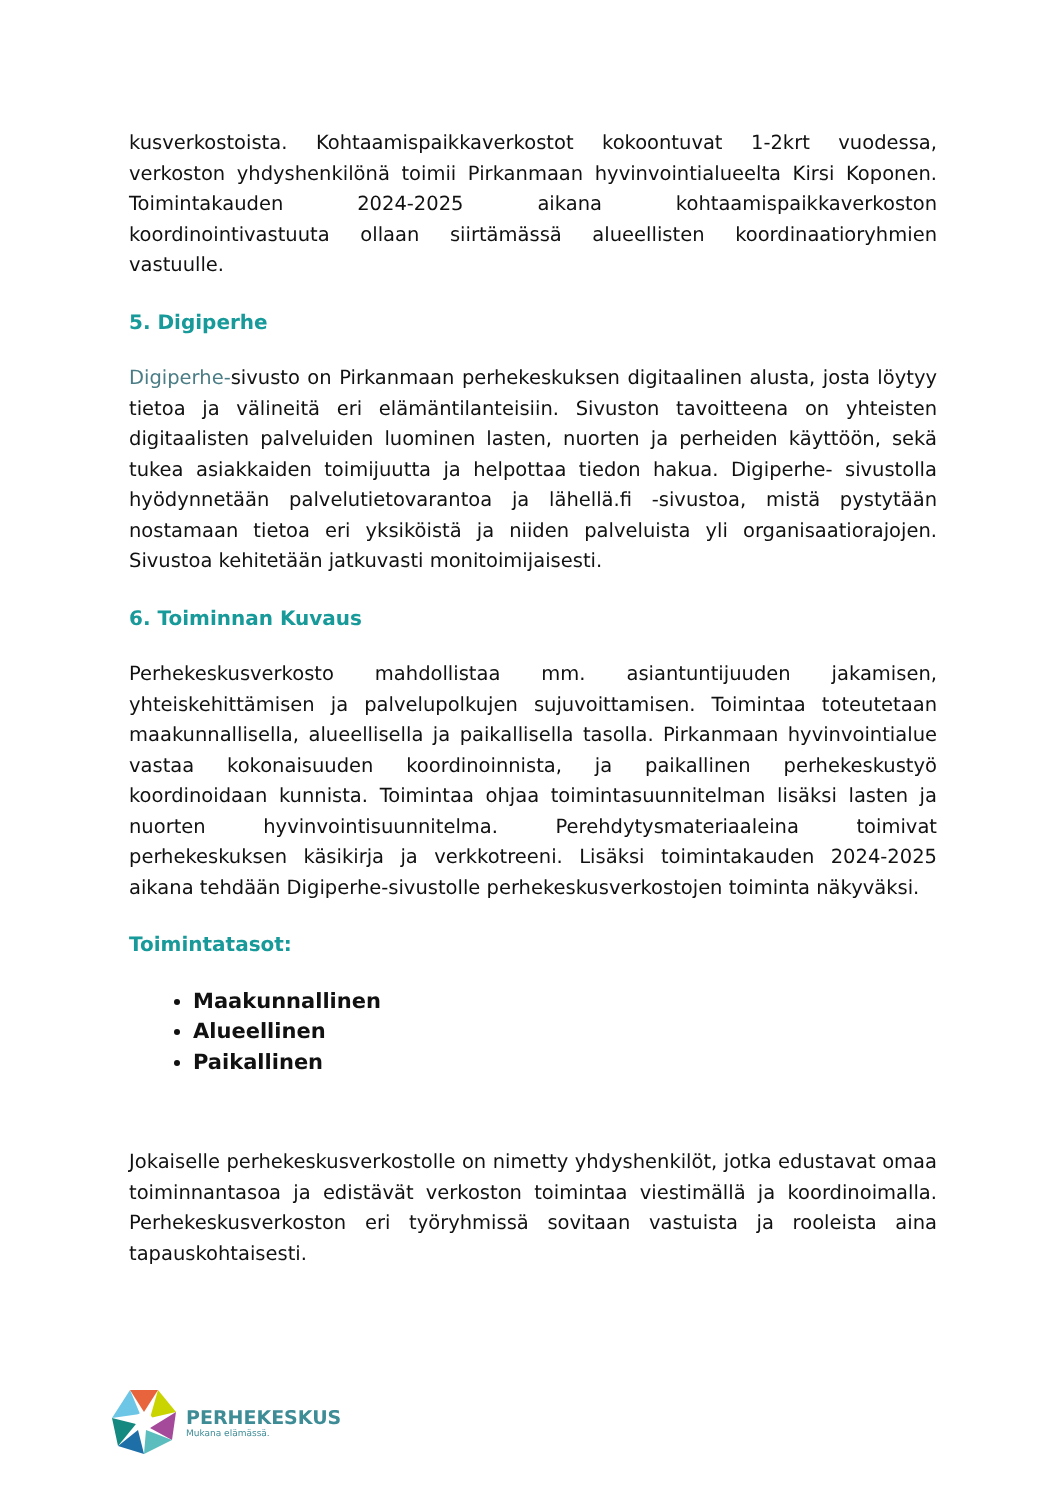kusverkostoista. Kohtaamispaikkaverkostot kokoontuvat 1-2krt vuodessa, verkoston yhdyshenkilönä toimii Pirkanmaan hyvinvointialueelta Kirsi Koponen. Toimintakauden 2024-2025 aikana kohtaamispaikkaverkoston koordinointivastuuta ollaan siirtämässä alueellisten koordinaatioryhmien vastuulle.
5. Digiperhe
Digiperhe-sivusto on Pirkanmaan perhekeskuksen digitaalinen alusta, josta löytyy tietoa ja välineitä eri elämäntilanteisiin. Sivuston tavoitteena on yhteisten digitaalisten palveluiden luominen lasten, nuorten ja perheiden käyttöön, sekä tukea asiakkaiden toimijuutta ja helpottaa tiedon hakua. Digiperhe- sivustolla hyödynnetään palvelutietovarantoa ja lähellä.fi -sivustoa, mistä pystytään nostamaan tietoa eri yksiköistä ja niiden palveluista yli organisaatiorajojen. Sivustoa kehitetään jatkuvasti monitoimijaisesti.
6. Toiminnan Kuvaus
Perhekeskusverkosto mahdollistaa mm. asiantuntijuuden jakamisen, yhteiskehittämisen ja palvelupolkujen sujuvoittamisen. Toimintaa toteutetaan maakunnallisella, alueellisella ja paikallisella tasolla. Pirkanmaan hyvinvointialue vastaa kokonaisuuden koordinoinnista, ja paikallinen perhekeskustyö koordinoidaan kunnista. Toimintaa ohjaa toimintasuunnitelman lisäksi lasten ja nuorten hyvinvointisuunnitelma. Perehdytysmateriaaleina toimivat perhekeskuksen käsikirja ja verkkotreeni. Lisäksi toimintakauden 2024-2025 aikana tehdään Digiperhe-sivustolle perhekeskusverkostojen toiminta näkyväksi.
Toimintatasot:
Maakunnallinen
Alueellinen
Paikallinen
Jokaiselle perhekeskusverkostolle on nimetty yhdyshenkilöt, jotka edustavat omaa toiminnantasoa ja edistävät verkoston toimintaa viestimällä ja koordinoimalla. Perhekeskusverkoston eri työryhmissä sovitaan vastuista ja rooleista aina tapauskohtaisesti.
PERHEKESKUS
Mukana elämässä.